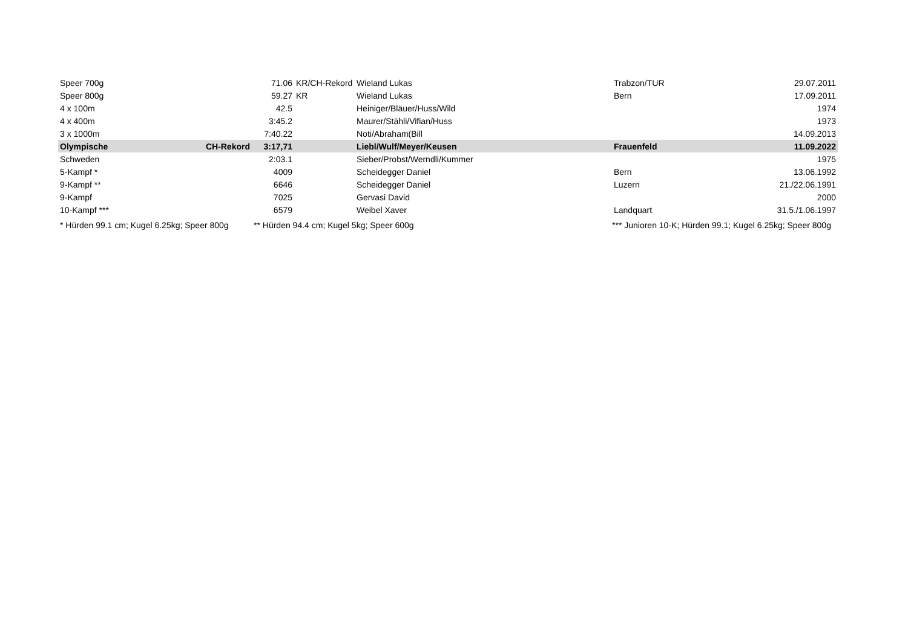| Speer 700g | | 71.06 | KR/CH-Rekord | Wieland Lukas | Trabzon/TUR | 29.07.2011 |
| Speer 800g | | 59.27 | KR | Wieland Lukas | Bern | 17.09.2011 |
| 4 x 100m | | 42.5 | | Heiniger/Bläuer/Huss/Wild | | 1974 |
| 4 x 400m | | 3:45.2 | | Maurer/Stähli/Vifian/Huss | | 1973 |
| 3 x 1000m | | 7:40.22 | | Noti/Abraham(Bill | | 14.09.2013 |
| Olympische | CH-Rekord | 3:17,71 | | Liebl/Wulf/Meyer/Keusen | Frauenfeld | 11.09.2022 |
| Schweden | | 2:03.1 | | Sieber/Probst/Werndli/Kummer | | 1975 |
| 5-Kampf * | | 4009 | | Scheidegger Daniel | Bern | 13.06.1992 |
| 9-Kampf ** | | 6646 | | Scheidegger Daniel | Luzern | 21./22.06.1991 |
| 9-Kampf | | 7025 | | Gervasi David | | 2000 |
| 10-Kampf *** | | 6579 | | Weibel Xaver | Landquart | 31.5./1.06.1997 |
| * Hürden 99.1 cm; Kugel 6.25kg; Speer 800g | | ** Hürden 94.4 cm; Kugel 5kg; Speer 600g | | | *** Junioren 10-K; Hürden 99.1; Kugel 6.25kg; Speer 800g | |